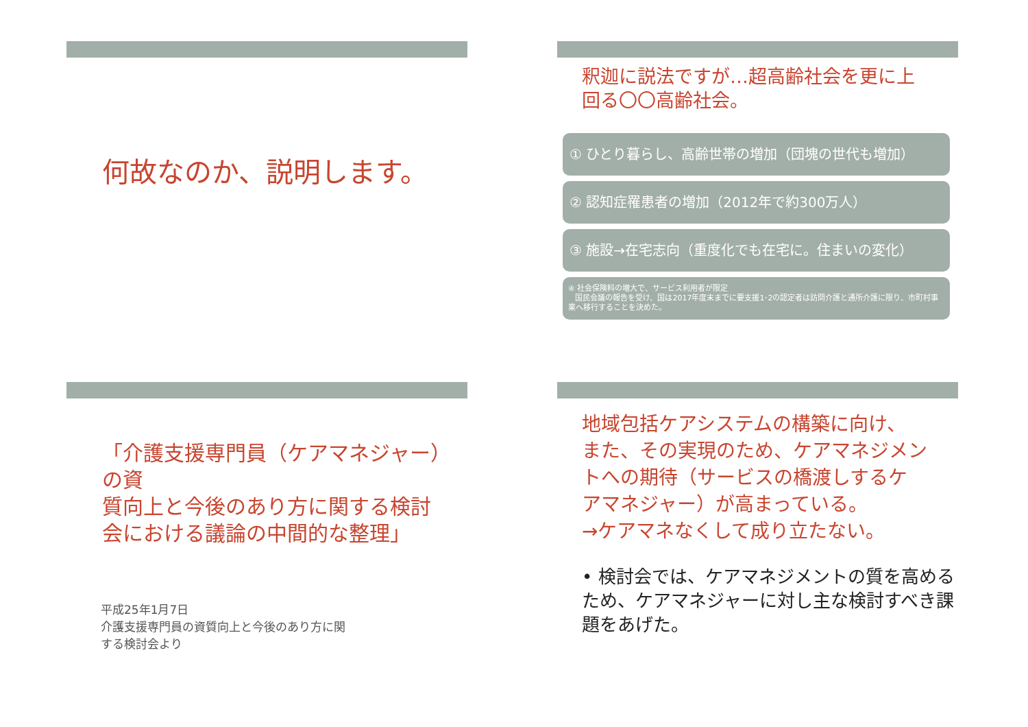何故なのか、説明します。
釈迦に説法ですが…超高齢社会を更に上
回る〇〇高齢社会。
① ひとり暮らし、高齢世帯の増加（団塊の世代も増加）
② 認知症罹患者の増加（2012年で約300万人）
③ 施設→在宅志向（重度化でも在宅に。住まいの変化）
④ 社会保険料の増大で、サービス利用者が限定
国民会議の報告を受け、国は2017年度末までに要支援1･2の認定者は訪問介護と通所介護に限り、市町村事業へ移行することを決めた。
「介護支援専門員（ケアマネジャー）の資
質向上と今後のあり方に関する検討
会における議論の中間的な整理」
平成25年1月7日
介護支援専門員の資質向上と今後のあり方に関
する検討会より
地域包括ケアシステムの構築に向け、
また、その実現のため、ケアマネジメン
トへの期待（サービスの橋渡しするケ
アマネジャー）が高まっている。
→ケアマネなくして成り立たない。
• 検討会では、ケアマネジメントの質を高めるため、ケアマネジャーに対し主な検討すべき課題をあげた。